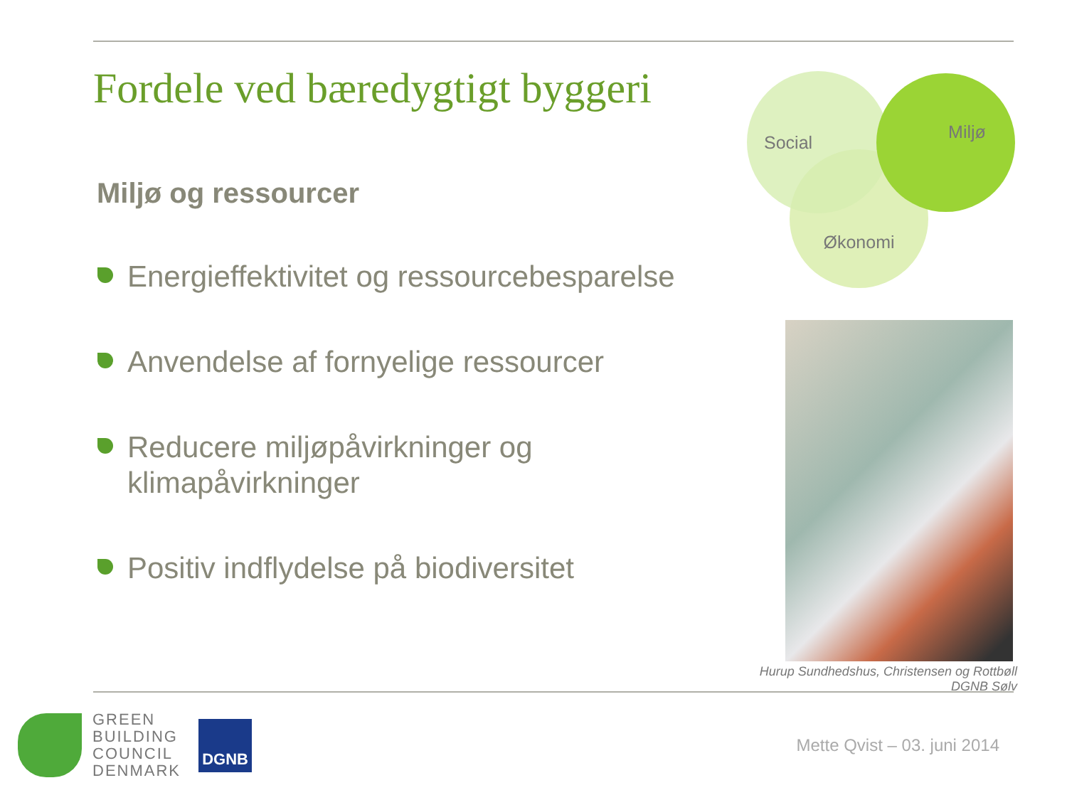Fordele ved bæredygtigt byggeri
Miljø og ressourcer
Energieffektivitet og ressourcebesparelse
Anvendelse af fornyelige ressourcer
Reducere miljøpåvirkninger og klimapåvirkninger
Positiv indflydelse på biodiversitet
Økonomi
Social Miljø
Hurup Sundhedshus, Christensen og Rottbøll
DGNB Sølv
GREEN
BUILDING
COUNCIL
DENMARK
DGNB
Mette Qvist – 03. juni 2014